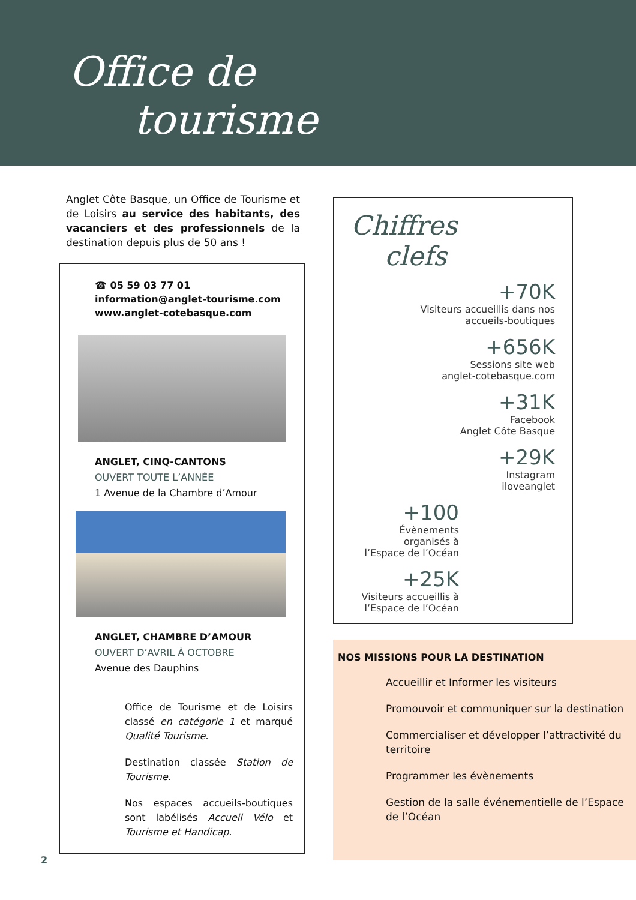Office de
tourisme
Anglet Côte Basque, un Office de Tourisme et de Loisirs au service des habitants, des vacanciers et des professionnels de la destination depuis plus de 50 ans !
☎ 05 59 03 77 01
information@anglet-tourisme.com
www.anglet-cotebasque.com
ANGLET, CINQ-CANTONS
OUVERT TOUTE L’ANNÉE
1 Avenue de la Chambre d’Amour
ANGLET, CHAMBRE D’AMOUR
OUVERT D’AVRIL À OCTOBRE
Avenue des Dauphins
Office de Tourisme et de Loisirs classé en catégorie 1 et marqué Qualité Tourisme.
Destination classée Station de Tourisme.
Nos espaces accueils-boutiques sont labélisés Accueil Vélo et Tourisme et Handicap.
Chiffres
clefs
+70K
Visiteurs accueillis dans nos
accueils-boutiques
+656K
Sessions site web
anglet-cotebasque.com
+31K
Facebook
Anglet Côte Basque
+29K
Instagram
iloveanglet
+100
Évènements organisés à
l’Espace de l’Océan
+25K
Visiteurs accueillis à
l’Espace de l’Océan
NOS MISSIONS POUR LA DESTINATION
Accueillir et Informer les visiteurs
Promouvoir et communiquer sur la destination
Commercialiser et développer l’attractivité du territoire
Programmer les évènements
Gestion de la salle événementielle de l’Espace de l’Océan
2